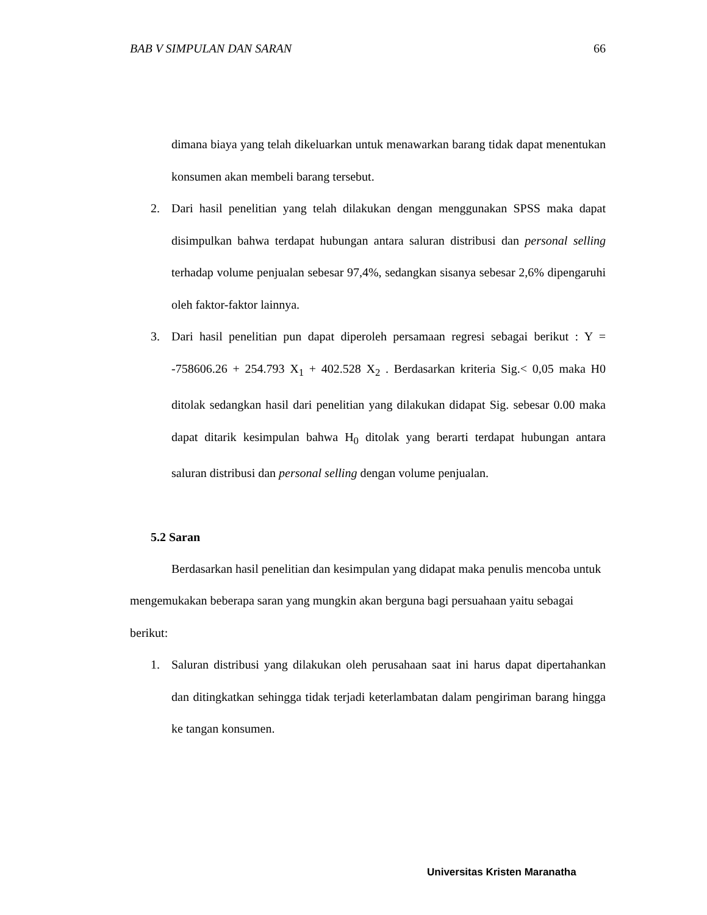BAB V SIMPULAN DAN SARAN 66
dimana biaya yang telah dikeluarkan untuk menawarkan barang tidak dapat menentukan konsumen akan membeli barang tersebut.
2. Dari hasil penelitian yang telah dilakukan dengan menggunakan SPSS maka dapat disimpulkan bahwa terdapat hubungan antara saluran distribusi dan personal selling terhadap volume penjualan sebesar 97,4%, sedangkan sisanya sebesar 2,6% dipengaruhi oleh faktor-faktor lainnya.
3. Dari hasil penelitian pun dapat diperoleh persamaan regresi sebagai berikut : Y = -758606.26 + 254.793 X<sub>1</sub> + 402.528 X<sub>2</sub> . Berdasarkan kriteria Sig.< 0,05 maka H0 ditolak sedangkan hasil dari penelitian yang dilakukan didapat Sig. sebesar 0.00 maka dapat ditarik kesimpulan bahwa H<sub>0</sub> ditolak yang berarti terdapat hubungan antara saluran distribusi dan personal selling dengan volume penjualan.
5.2 Saran
Berdasarkan hasil penelitian dan kesimpulan yang didapat maka penulis mencoba untuk mengemukakan beberapa saran yang mungkin akan berguna bagi persuahaan yaitu sebagai berikut:
1. Saluran distribusi yang dilakukan oleh perusahaan saat ini harus dapat dipertahankan dan ditingkatkan sehingga tidak terjadi keterlambatan dalam pengiriman barang hingga ke tangan konsumen.
Universitas Kristen Maranatha